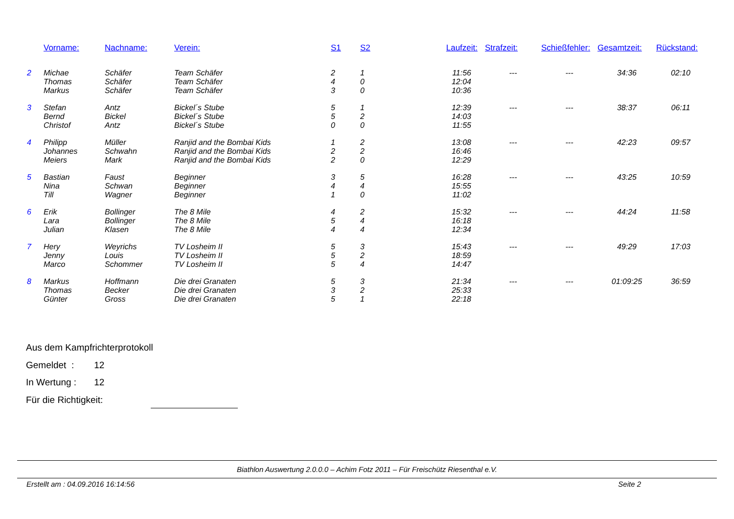| | Vorname: | Nachname: | Verein: | S1 | S2 | Laufzeit: | Strafzeit: | Schießfehler: | Gesamtzeit: | Rückstand: |
| --- | --- | --- | --- | --- | --- | --- | --- | --- | --- | --- |
| 2 | Michae | Schäfer | Team Schäfer | 2 | 1 | 11:56 | --- | --- | 34:36 | 02:10 |
| | Thomas | Schäfer | Team Schäfer | 4 | 0 | 12:04 | | | | |
| | Markus | Schäfer | Team Schäfer | 3 | 0 | 10:36 | | | | |
| 3 | Stefan | Antz | Bickel´s Stube | 5 | 1 | 12:39 | --- | --- | 38:37 | 06:11 |
| | Bernd | Bickel | Bickel´s Stube | 5 | 2 | 14:03 | | | | |
| | Christof | Antz | Bickel´s Stube | 0 | 0 | 11:55 | | | | |
| 4 | Philipp | Müller | Ranjid and the Bombai Kids | 1 | 2 | 13:08 | --- | --- | 42:23 | 09:57 |
| | Johannes | Schwahn | Ranjid and the Bombai Kids | 2 | 2 | 16:46 | | | | |
| | Meiers | Mark | Ranjid and the Bombai Kids | 2 | 0 | 12:29 | | | | |
| 5 | Bastian | Faust | Beginner | 3 | 5 | 16:28 | --- | --- | 43:25 | 10:59 |
| | Nina | Schwan | Beginner | 4 | 4 | 15:55 | | | | |
| | Till | Wagner | Beginner | 1 | 0 | 11:02 | | | | |
| 6 | Erik | Bollinger | The 8 Mile | 4 | 2 | 15:32 | --- | --- | 44:24 | 11:58 |
| | Lara | Bollinger | The 8 Mile | 5 | 4 | 16:18 | | | | |
| | Julian | Klasen | The 8 Mile | 4 | 4 | 12:34 | | | | |
| 7 | Hery | Weyrichs | TV Losheim II | 5 | 3 | 15:43 | --- | --- | 49:29 | 17:03 |
| | Jenny | Louis | TV Losheim II | 5 | 2 | 18:59 | | | | |
| | Marco | Schommer | TV Losheim II | 5 | 4 | 14:47 | | | | |
| 8 | Markus | Hoffmann | Die drei Granaten | 5 | 3 | 21:34 | --- | --- | 01:09:25 | 36:59 |
| | Thomas | Becker | Die drei Granaten | 3 | 2 | 25:33 | | | | |
| | Günter | Gross | Die drei Granaten | 5 | 1 | 22:18 | | | | |
Aus dem Kampfrichterprotokoll
Gemeldet : 12
In Wertung : 12
Für die Richtigkeit:
Biathlon Auswertung 2.0.0.0 – Achim Fotz 2011 – Für Freischütz Riesenthal e.V.
Erstellt am : 04.09.2016 16:14:56 Seite 2